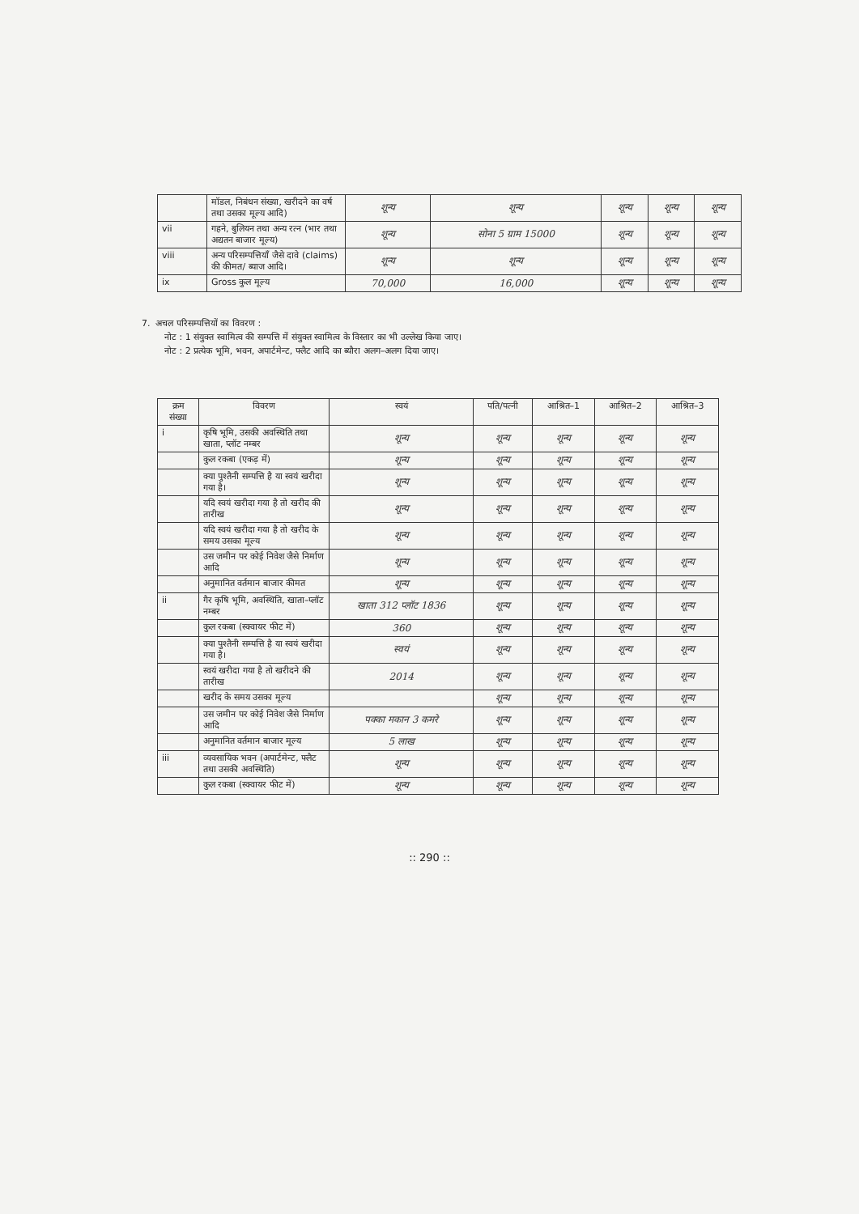| | मॉडल, निबंधन संख्या, खरीदने का वर्ष तथा उसका मूल्य आदि) | शून्य | शून्य | शून्य | शून्य | शून्य |
| vii | गहने, बुलियन तथा अन्य रत्न (भार तथा अद्यतन बाजार मूल्य) | शून्य | सोना 5 ग्राम 15000 | शून्य | शून्य | शून्य |
| viii | अन्य परिसम्पत्तियाँ जैसे दावे (claims) की कीमत/ ब्याज आदि। | शून्य | शून्य | शून्य | शून्य | शून्य |
| ix | Gross कुल मूल्य | 70,000 | 16,000 | शून्य | शून्य | शून्य |
7. अचल परिसम्पत्तियों का विवरण :
नोट : 1 संयुक्त स्वामित्व की सम्पत्ति में संयुक्त स्वामित्व के विस्तार का भी उल्लेख किया जाए।
नोट : 2 प्रत्येक भूमि, भवन, अपार्टमेन्ट, फ्लैट आदि का ब्यौरा अलग–अलग दिया जाए।
| क्रम संख्या | विवरण | स्वयं | पति/पत्नी | आश्रित–1 | आश्रित–2 | आश्रित–3 |
| --- | --- | --- | --- | --- | --- | --- |
| i | कृषि भूमि, उसकी अवस्थिति तथा खाता, प्लॉट नम्बर | शून्य | शून्य | शून्य | शून्य | शून्य |
| | कुल रकबा (एकड़ में) | शून्य | शून्य | शून्य | शून्य | शून्य |
| | क्या पुश्तैनी सम्पत्ति है या स्वयं खरीदा गया है। | शून्य | शून्य | शून्य | शून्य | शून्य |
| | यदि स्वयं खरीदा गया है तो खरीद की तारीख | शून्य | शून्य | शून्य | शून्य | शून्य |
| | यदि स्वयं खरीदा गया है तो खरीद के समय उसका मूल्य | शून्य | शून्य | शून्य | शून्य | शून्य |
| | उस जमीन पर कोई निवेश जैसे निर्माण आदि | शून्य | शून्य | शून्य | शून्य | शून्य |
| | अनुमानित वर्तमान बाजार कीमत | शून्य | शून्य | शून्य | शून्य | शून्य |
| ii | गैर कृषि भूमि, अवस्थिति, खाता–प्लॉट नम्बर | खाता 312 प्लॉट 1836 | शून्य | शून्य | शून्य | शून्य |
| | कुल रकबा (स्क्वायर फीट में) | 360 | शून्य | शून्य | शून्य | शून्य |
| | क्या पुश्तैनी सम्पत्ति है या स्वयं खरीदा गया है। | स्वयं | शून्य | शून्य | शून्य | शून्य |
| | स्वयं खरीदा गया है तो खरीदने की तारीख | 2014 | शून्य | शून्य | शून्य | शून्य |
| | खरीद के समय उसका मूल्य | | शून्य | शून्य | शून्य | शून्य |
| | उस जमीन पर कोई निवेश जैसे निर्माण आदि | पक्का मकान 3 कमरे | शून्य | शून्य | शून्य | शून्य |
| | अनुमानित वर्तमान बाजार मूल्य | 5 लाख | शून्य | शून्य | शून्य | शून्य |
| iii | व्यवसायिक भवन (अपार्टमेन्ट, फ्लैट तथा उसकी अवस्थिति) | शून्य | शून्य | शून्य | शून्य | शून्य |
| | कुल रकबा (स्क्वायर फीट में) | शून्य | शून्य | शून्य | शून्य | शून्य |
:: 290 ::